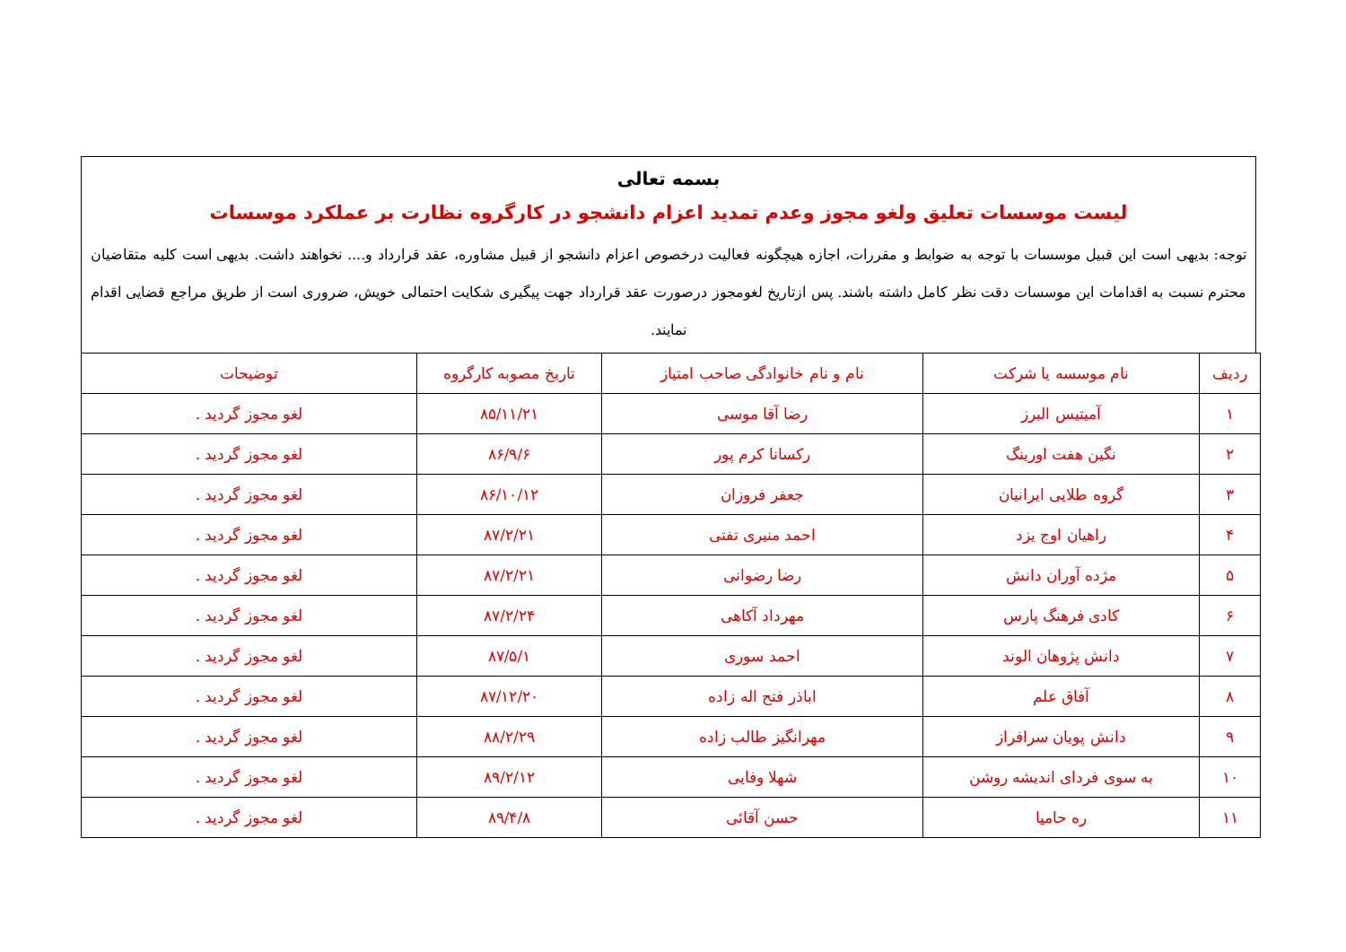بسمه تعالی
لیست موسسات تعلیق ولغو مجوز وعدم تمدید اعزام دانشجو در کارگروه نظارت بر عملکرد موسسات
توجه: بدیهی است این قبیل موسسات با توجه به ضوابط و مقررات، اجازه هیچگونه فعالیت درخصوص اعزام دانشجو از قبیل مشاوره، عقد قرارداد و.... نخواهند داشت. بدیهی است کلیه متقاضیان محترم نسبت به اقدامات این موسسات دقت نظر کامل داشته باشند. پس ازتاریخ لغومجوز درصورت عقد قرارداد جهت پیگیری شکایت احتمالی خویش، ضروری است از طریق مراجع قضایی اقدام نمایند.
| ردیف | نام موسسه یا شرکت | نام و نام خانوادگی صاحب امتیاز | تاریخ مصوبه کارگروه | توضیحات |
| --- | --- | --- | --- | --- |
| ۱ | آمیتیس البرز | رضا آقا موسی | ۸۵/۱۱/۲۱ | لغو مجوز گردید . |
| ۲ | نگین هفت اورینگ | رکسانا کرم پور | ۸۶/۹/۶ | لغو مجوز گردید . |
| ۳ | گروه طلایی ایرانیان | جعفر فروزان | ۸۶/۱۰/۱۲ | لغو مجوز گردید . |
| ۴ | راهیان اوج یزد | احمد منیری تفتی | ۸۷/۲/۲۱ | لغو مجوز گردید . |
| ۵ | مژده آوران دانش | رضا رضوانی | ۸۷/۲/۲۱ | لغو مجوز گردید . |
| ۶ | کادی فرهنگ پارس | مهرداد آکاهی | ۸۷/۲/۲۴ | لغو مجوز گردید . |
| ۷ | دانش پژوهان الوند | احمد سوری | ۸۷/۵/۱ | لغو مجوز گردید . |
| ۸ | آفاق علم | اباذر فتح اله زاده | ۸۷/۱۲/۲۰ | لغو مجوز گردید . |
| ۹ | دانش پویان سرافراز | مهرانگیز طالب زاده | ۸۸/۲/۲۹ | لغو مجوز گردید . |
| ۱۰ | به سوی فردای اندیشه روشن | شهلا وفایی | ۸۹/۲/۱۲ | لغو مجوز گردید . |
| ۱۱ | ره حامیا | حسن آقائی | ۸۹/۴/۸ | لغو مجوز گردید . |